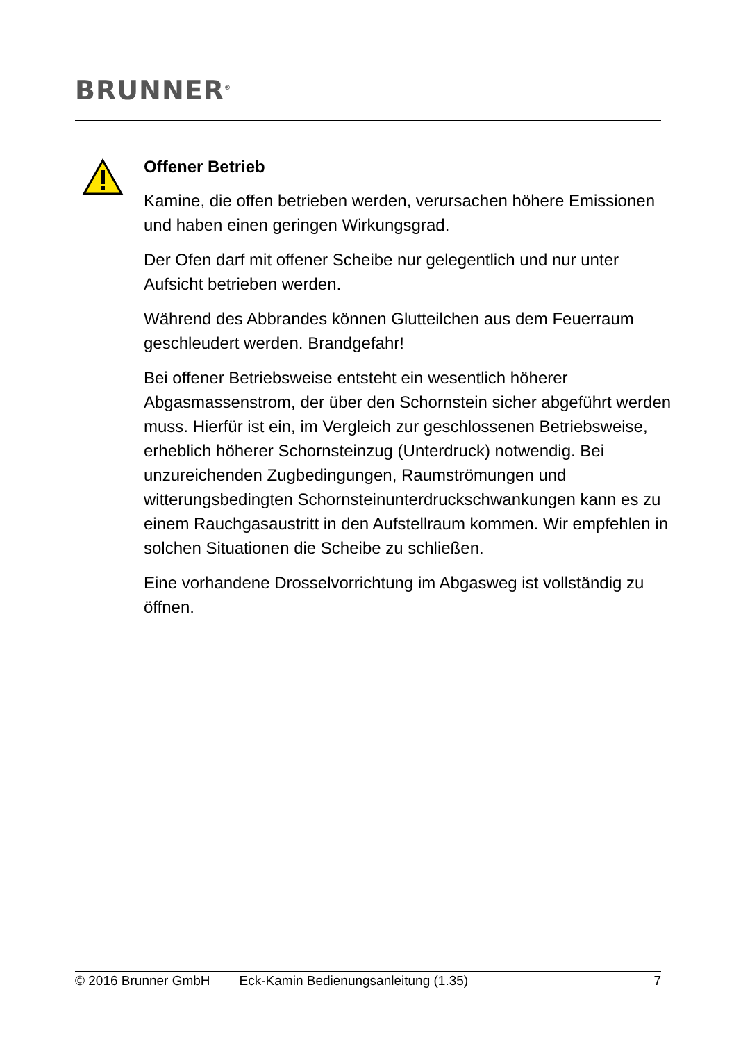BRUNNER<sup>®</sup>
Offener Betrieb
Kamine, die offen betrieben werden, verursachen höhere Emissionen und haben einen geringen Wirkungsgrad.
Der Ofen darf mit offener Scheibe nur gelegentlich und nur unter Aufsicht betrieben werden.
Während des Abbrandes können Glutteilchen aus dem Feuerraum geschleudert werden. Brandgefahr!
Bei offener Betriebsweise entsteht ein wesentlich höherer Abgasmassenstrom, der über den Schornstein sicher abgeführt werden muss. Hierfür ist ein, im Vergleich zur geschlossenen Betriebsweise, erheblich höherer Schornsteinzug (Unterdruck) notwendig. Bei unzureichenden Zugbedingungen, Raumströmungen und witterungsbedingten Schornsteinunterdruckschwankungen kann es zu einem Rauchgasaustritt in den Aufstellraum kommen. Wir empfehlen in solchen Situationen die Scheibe zu schließen.
Eine vorhandene Drosselvorrichtung im Abgasweg ist vollständig zu öffnen.
© 2016 Brunner GmbH Eck-Kamin Bedienungsanleitung (1.35) 7